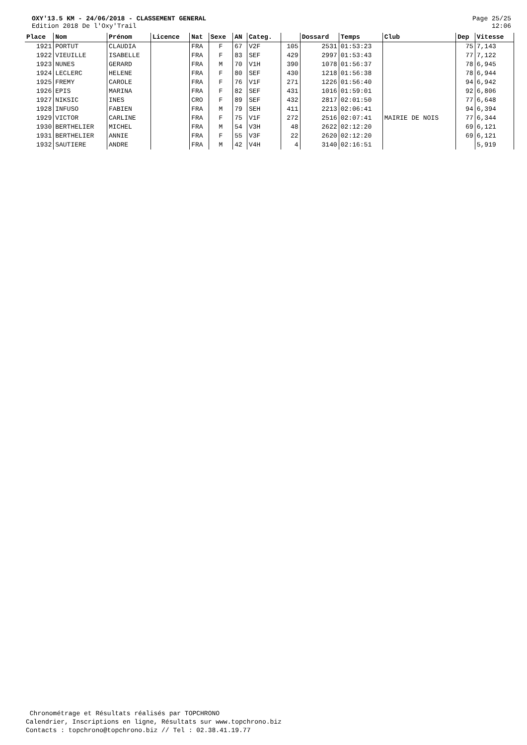OXY'13.5 KM - 24/06/2018 - CLASSEMENT GENERAL
Edition 2018 De l'Oxy'Trail
Page 25/25
12:06
| Place | Nom | Prénom | Licence | Nat | Sexe | AN | Categ. | | Dossard | Temps | Club | Dep | Vitesse |
| --- | --- | --- | --- | --- | --- | --- | --- | --- | --- | --- | --- | --- | --- |
| 1921 | PORTUT | CLAUDIA | | FRA | F | 67 | V2F | 105 | 2531 | 01:53:23 | | 75 | 7,143 |
| 1922 | VIEUILLE | ISABELLE | | FRA | F | 83 | SEF | 429 | 2997 | 01:53:43 | | 77 | 7,122 |
| 1923 | NUNES | GERARD | | FRA | M | 70 | V1H | 390 | 1078 | 01:56:37 | | 78 | 6,945 |
| 1924 | LECLERC | HELENE | | FRA | F | 80 | SEF | 430 | 1218 | 01:56:38 | | 78 | 6,944 |
| 1925 | FREMY | CAROLE | | FRA | F | 76 | V1F | 271 | 1226 | 01:56:40 | | 94 | 6,942 |
| 1926 | EPIS | MARINA | | FRA | F | 82 | SEF | 431 | 1016 | 01:59:01 | | 92 | 6,806 |
| 1927 | NIKSIC | INES | | CRO | F | 89 | SEF | 432 | 2817 | 02:01:50 | | 77 | 6,648 |
| 1928 | INFUSO | FABIEN | | FRA | M | 79 | SEH | 411 | 2213 | 02:06:41 | | 94 | 6,394 |
| 1929 | VICTOR | CARLINE | | FRA | F | 75 | V1F | 272 | 2516 | 02:07:41 | MAIRIE DE NOIS | 77 | 6,344 |
| 1930 | BERTHELIER | MICHEL | | FRA | M | 54 | V3H | 48 | 2622 | 02:12:20 | | 69 | 6,121 |
| 1931 | BERTHELIER | ANNIE | | FRA | F | 55 | V3F | 22 | 2620 | 02:12:20 | | 69 | 6,121 |
| 1932 | SAUTIERE | ANDRE | | FRA | M | 42 | V4H | 4 | 3140 | 02:16:51 | | | 5,919 |
Chronométrage et Résultats réalisés par TOPCHRONO
Calendrier, Inscriptions en ligne, Résultats sur www.topchrono.biz
Contacts : topchrono@topchrono.biz // Tel : 02.38.41.19.77